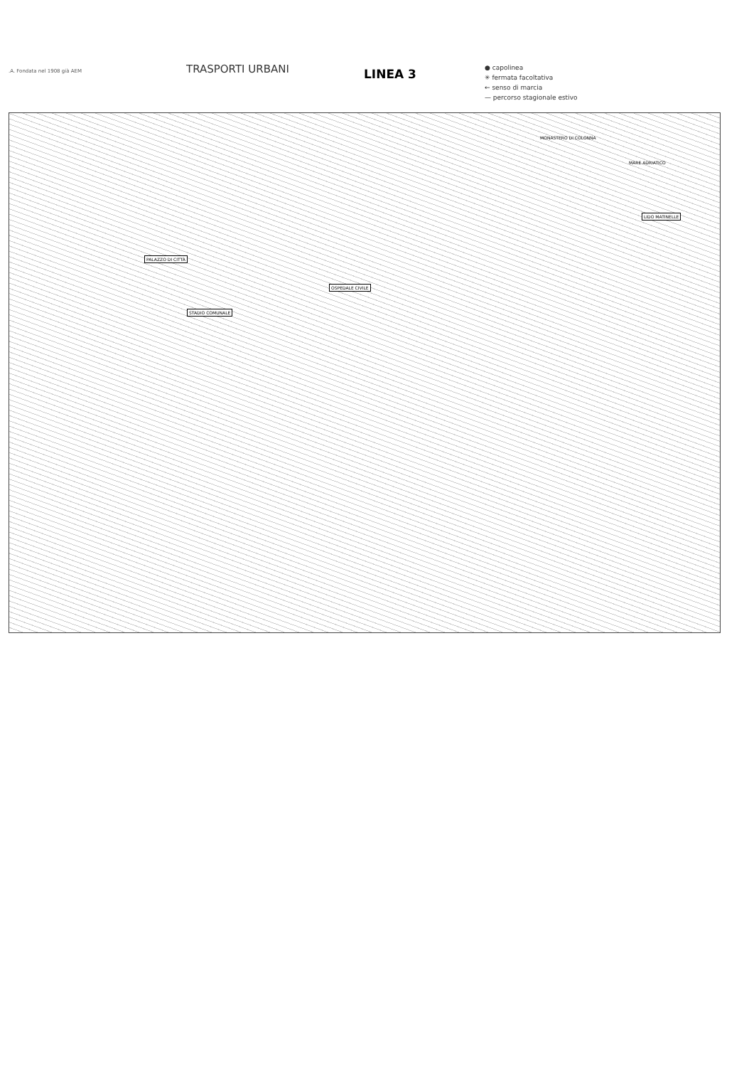.A. Fondata nel 1908 già AEM
TRASPORTI URBANI
LINEA 3
● capolinea
✳ fermata facoltativa
← senso di marcia
— percorso stagionale estivo
MONASTERO DI COLONNA
MARE ADRIATICO
LIDO MATINELLE
PALAZZO DI CITTÀ
OSPEDALE CIVILE
STADIO COMUNALE